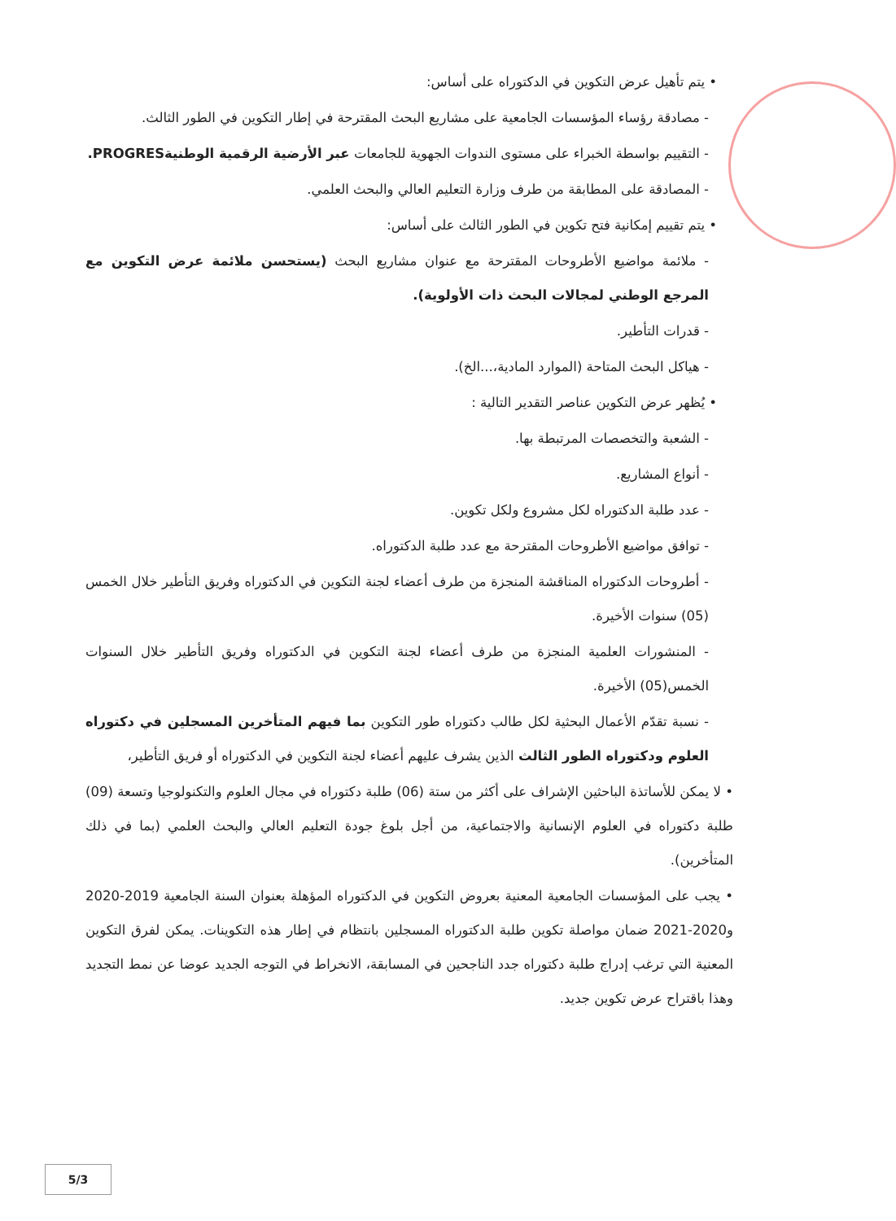• يتم تأهيل عرض التكوين في الدكتوراه على أساس:
- مصادقة رؤساء المؤسسات الجامعية على مشاريع البحث المقترحة في إطار التكوين في الطور الثالث.
- التقييم بواسطة الخبراء على مستوى الندوات الجهوية للجامعات عبر الأرضية الرقمية الوطنيةPROGRES.
- المصادقة على المطابقة من طرف وزارة التعليم العالي والبحث العلمي.
• يتم تقييم إمكانية فتح تكوين في الطور الثالث على أساس:
- ملائمة مواضيع الأطروحات المقترحة مع عنوان مشاريع البحث (يستحسن ملائمة عرض التكوين مع المرجع الوطني لمجالات البحث ذات الأولوية).
- قدرات التأطير.
- هياكل البحث المتاحة (الموارد المادية،...الخ).
• يُظهر عرض التكوين عناصر التقدير التالية :
- الشعبة والتخصصات المرتبطة بها.
- أنواع المشاريع.
- عدد طلبة الدكتوراه لكل مشروع ولكل تكوين.
- توافق مواضيع الأطروحات المقترحة مع عدد طلبة الدكتوراه.
- أطروحات الدكتوراه المناقشة المنجزة من طرف أعضاء لجنة التكوين في الدكتوراه وفريق التأطير خلال الخمس (05) سنوات الأخيرة.
- المنشورات العلمية المنجزة من طرف أعضاء لجنة التكوين في الدكتوراه وفريق التأطير خلال السنوات الخمس(05) الأخيرة.
- نسبة تقدّم الأعمال البحثية لكل طالب دكتوراه طور التكوين بما فيهم المتأخرين المسجلين في دكتوراه العلوم ودكتوراه الطور الثالث الذين يشرف عليهم أعضاء لجنة التكوين في الدكتوراه أو فريق التأطير،
• لا يمكن للأساتذة الباحثين الإشراف على أكثر من ستة (06) طلبة دكتوراه في مجال العلوم والتكنولوجيا وتسعة (09) طلبة دكتوراه في العلوم الإنسانية والاجتماعية، من أجل بلوغ جودة التعليم العالي والبحث العلمي (بما في ذلك المتأخرين).
• يجب على المؤسسات الجامعية المعنية بعروض التكوين في الدكتوراه المؤهلة بعنوان السنة الجامعية 2019-2020 و2020-2021 ضمان مواصلة تكوين طلبة الدكتوراه المسجلين بانتظام في إطار هذه التكوينات. يمكن لفرق التكوين المعنية التي ترغب إدراج طلبة دكتوراه جدد الناجحين في المسابقة، الانخراط في التوجه الجديد عوضا عن نمط التجديد وهذا باقتراح عرض تكوين جديد.
5/3